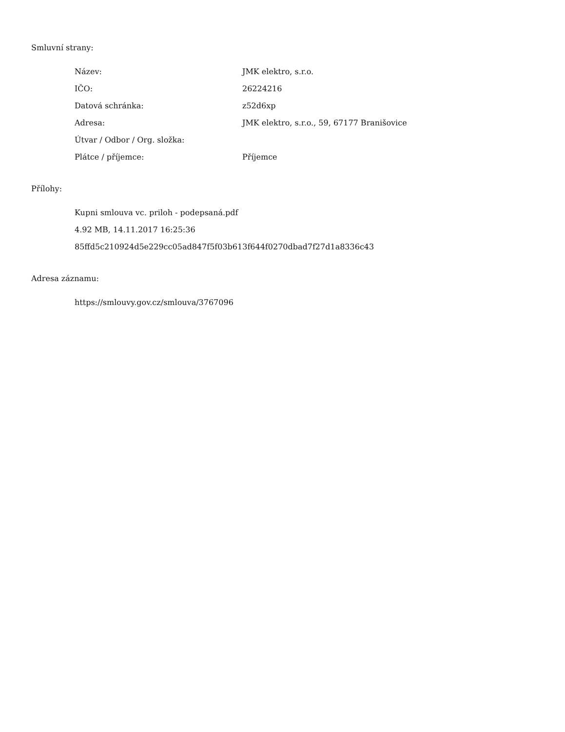Smluvní strany:
| Název: | JMK elektro, s.r.o. |
| IČO: | 26224216 |
| Datová schránka: | z52d6xp |
| Adresa: | JMK elektro, s.r.o., 59, 67177 Branišovice |
| Útvar / Odbor / Org. složka: | |
| Plátce / příjemce: | Příjemce |
Přílohy:
Kupni smlouva vc. priloh - podepsaná.pdf
4.92 MB, 14.11.2017 16:25:36
85ffd5c210924d5e229cc05ad847f5f03b613f644f0270dbad7f27d1a8336c43
Adresa záznamu:
https://smlouvy.gov.cz/smlouva/3767096